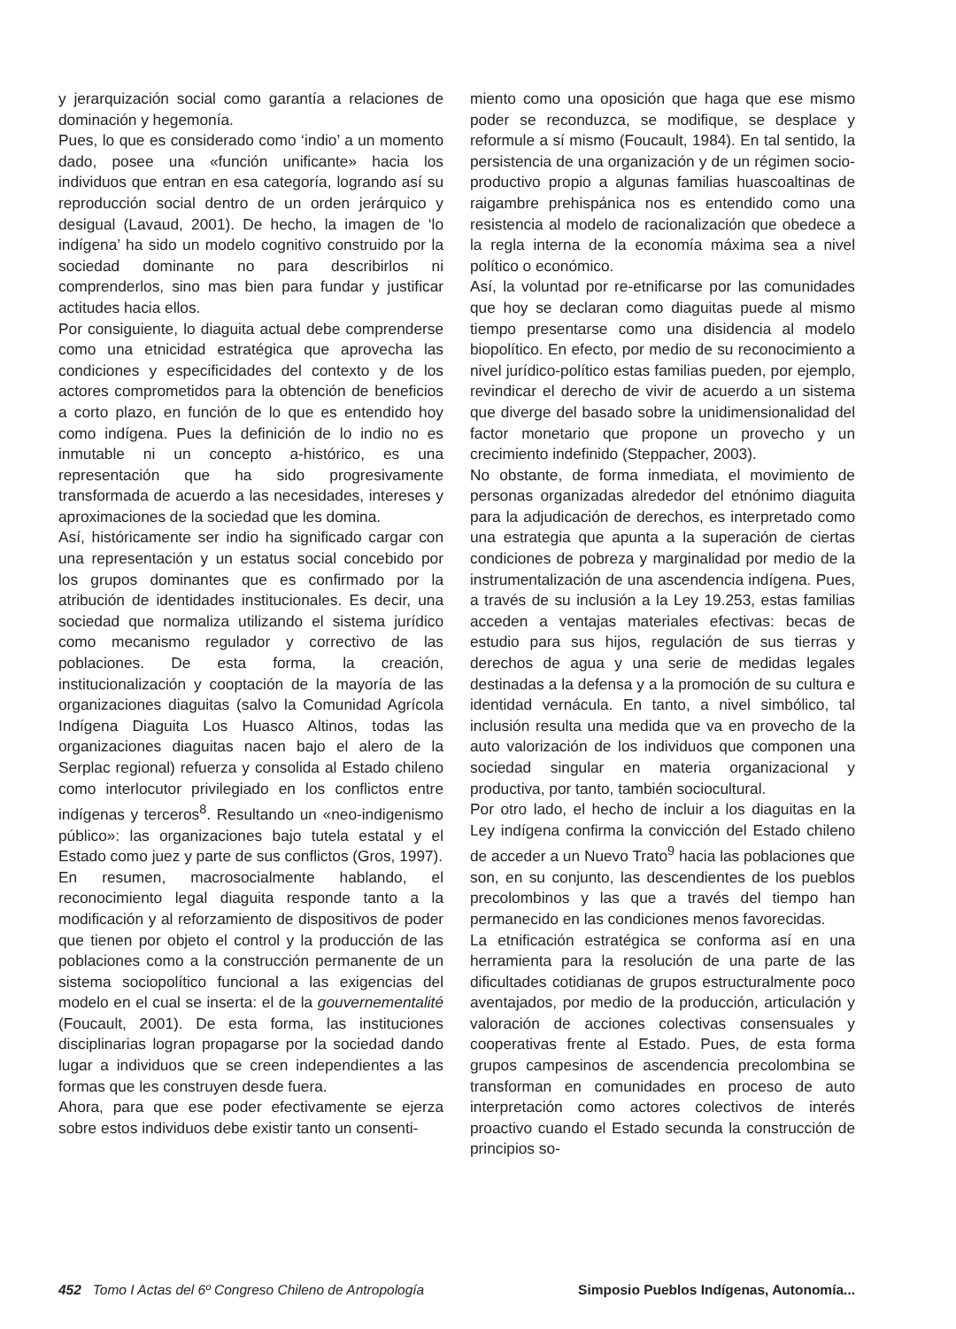y jerarquización social como garantía a relaciones de dominación y hegemonía.
Pues, lo que es considerado como ‘indio’ a un momento dado, posee una «función unificante» hacia los individuos que entran en esa categoría, logrando así su reproducción social dentro de un orden jerárquico y desigual (Lavaud, 2001). De hecho, la imagen de ‘lo indígena’ ha sido un modelo cognitivo construido por la sociedad dominante no para describirlos ni comprenderlos, sino mas bien para fundar y justificar actitudes hacia ellos.
Por consiguiente, lo diaguita actual debe comprenderse como una etnicidad estratégica que aprovecha las condiciones y especificidades del contexto y de los actores comprometidos para la obtención de beneficios a corto plazo, en función de lo que es entendido hoy como indígena. Pues la definición de lo indio no es inmutable ni un concepto a-histórico, es una representación que ha sido progresivamente transformada de acuerdo a las necesidades, intereses y aproximaciones de la sociedad que les domina.
Así, históricamente ser indio ha significado cargar con una representación y un estatus social concebido por los grupos dominantes que es confirmado por la atribución de identidades institucionales. Es decir, una sociedad que normaliza utilizando el sistema jurídico como mecanismo regulador y correctivo de las poblaciones. De esta forma, la creación, institucionalización y cooptación de la mayoría de las organizaciones diaguitas (salvo la Comunidad Agrícola Indígena Diaguita Los Huasco Altinos, todas las organizaciones diaguitas nacen bajo el alero de la Serplac regional) refuerza y consolida al Estado chileno como interlocutor privilegiado en los conflictos entre indígenas y terceros<sup>8</sup>. Resultando un «neo-indigenismo público»: las organizaciones bajo tutela estatal y el Estado como juez y parte de sus conflictos (Gros, 1997).
En resumen, macrosocialmente hablando, el reconocimiento legal diaguita responde tanto a la modificación y al reforzamiento de dispositivos de poder que tienen por objeto el control y la producción de las poblaciones como a la construcción permanente de un sistema sociopolítico funcional a las exigencias del modelo en el cual se inserta: el de la gouvernementalité (Foucault, 2001). De esta forma, las instituciones disciplinarias logran propagarse por la sociedad dando lugar a individuos que se creen independientes a las formas que les construyen desde fuera.
Ahora, para que ese poder efectivamente se ejerza sobre estos individuos debe existir tanto un consenti-
miento como una oposición que haga que ese mismo poder se reconduzca, se modifique, se desplace y reformule a sí mismo (Foucault, 1984). En tal sentido, la persistencia de una organización y de un régimen socio-productivo propio a algunas familias huascoaltinas de raigambre prehispánica nos es entendido como una resistencia al modelo de racionalización que obedece a la regla interna de la economía máxima sea a nivel político o económico.
Así, la voluntad por re-etnificarse por las comunidades que hoy se declaran como diaguitas puede al mismo tiempo presentarse como una disidencia al modelo biopolítico. En efecto, por medio de su reconocimiento a nivel jurídico-político estas familias pueden, por ejemplo, revindicar el derecho de vivir de acuerdo a un sistema que diverge del basado sobre la unidimensionalidad del factor monetario que propone un provecho y un crecimiento indefinido (Steppacher, 2003).
No obstante, de forma inmediata, el movimiento de personas organizadas alrededor del etnónimo diaguita para la adjudicación de derechos, es interpretado como una estrategia que apunta a la superación de ciertas condiciones de pobreza y marginalidad por medio de la instrumentalización de una ascendencia indígena. Pues, a través de su inclusión a la Ley 19.253, estas familias acceden a ventajas materiales efectivas: becas de estudio para sus hijos, regulación de sus tierras y derechos de agua y una serie de medidas legales destinadas a la defensa y a la promoción de su cultura e identidad vernácula. En tanto, a nivel simbólico, tal inclusión resulta una medida que va en provecho de la auto valorización de los individuos que componen una sociedad singular en materia organizacional y productiva, por tanto, también sociocultural.
Por otro lado, el hecho de incluir a los diaguitas en la Ley indígena confirma la convicción del Estado chileno de acceder a un Nuevo Trato<sup>9</sup> hacia las poblaciones que son, en su conjunto, las descendientes de los pueblos precolombinos y las que a través del tiempo han permanecido en las condiciones menos favorecidas.
La etnificación estratégica se conforma así en una herramienta para la resolución de una parte de las dificultades cotidianas de grupos estructuralmente poco aventajados, por medio de la producción, articulación y valoración de acciones colectivas consensuales y cooperativas frente al Estado. Pues, de esta forma grupos campesinos de ascendencia precolombina se transforman en comunidades en proceso de auto interpretación como actores colectivos de interés proactivo cuando el Estado secunda la construcción de principios so-
452 Tomo I Actas del 6º Congreso Chileno de Antropología Simposio Pueblos Indígenas, Autonomía...